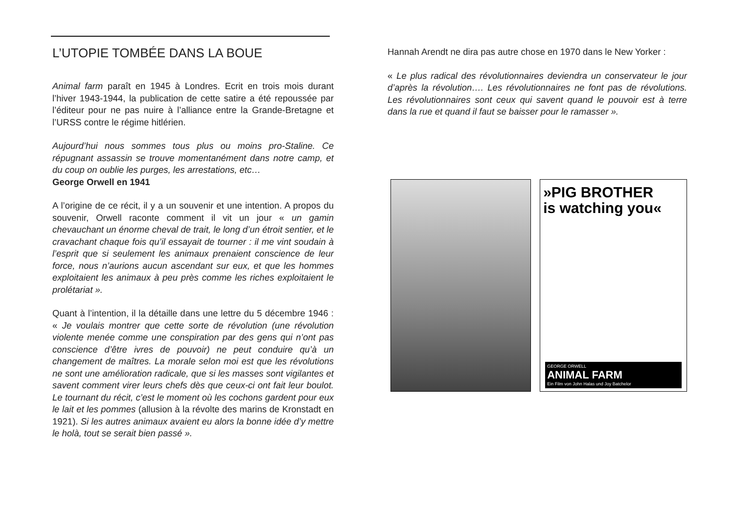L’UTOPIE TOMBÉE DANS LA BOUE
Animal farm paraît en 1945 à Londres. Ecrit en trois mois durant l’hiver 1943-1944, la publication de cette satire a été repoussée par l’éditeur pour ne pas nuire à l’alliance entre la Grande-Bretagne et l’URSS contre le régime hitlérien.
Aujourd’hui nous sommes tous plus ou moins pro-Staline. Ce répugnant assassin se trouve momentanément dans notre camp, et du coup on oublie les purges, les arrestations, etc…
George Orwell en 1941
A l’origine de ce récit, il y a un souvenir et une intention. A propos du souvenir, Orwell raconte comment il vit un jour « un gamin chevauchant un énorme cheval de trait, le long d’un étroit sentier, et le cravachant chaque fois qu’il essayait de tourner : il me vint soudain à l’esprit que si seulement les animaux prenaient conscience de leur force, nous n’aurions aucun ascendant sur eux, et que les hommes exploitaient les animaux à peu près comme les riches exploitaient le prolétariat ».
Quant à l’intention, il la détaille dans une lettre du 5 décembre 1946 : « Je voulais montrer que cette sorte de révolution (une révolution violente menée comme une conspiration par des gens qui n’ont pas conscience d’être ivres de pouvoir) ne peut conduire qu’à un changement de maîtres. La morale selon moi est que les révolutions ne sont une amélioration radicale, que si les masses sont vigilantes et savent comment virer leurs chefs dès que ceux-ci ont fait leur boulot. Le tournant du récit, c’est le moment où les cochons gardent pour eux le lait et les pommes (allusion à la révolte des marins de Kronstadt en 1921). Si les autres animaux avaient eu alors la bonne idée d’y mettre le holà, tout se serait bien passé ».
Hannah Arendt ne dira pas autre chose en 1970 dans le New Yorker :
« Le plus radical des révolutionnaires deviendra un conservateur le jour d’après la révolution…. Les révolutionnaires ne font pas de révolutions. Les révolutionnaires sont ceux qui savent quand le pouvoir est à terre dans la rue et quand il faut se baisser pour le ramasser ».
»PIG BROTHER
is watching you«
GEORGE ORWELL
ANIMAL FARM
Ein Film von John Halas und Joy Batchelor